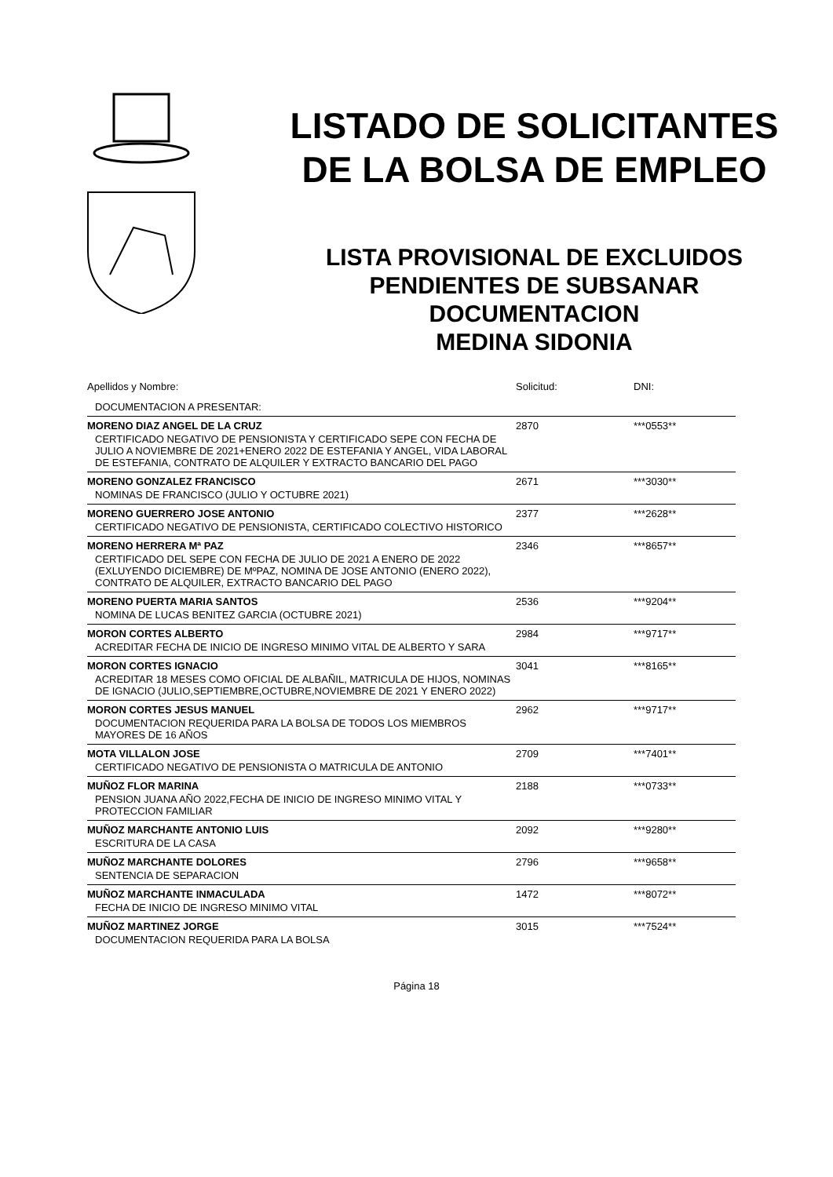LISTADO DE SOLICITANTES
DE LA BOLSA DE EMPLEO
LISTA PROVISIONAL DE EXCLUIDOS
PENDIENTES DE SUBSANAR
DOCUMENTACION
MEDINA SIDONIA
| Apellidos y Nombre: | Solicitud: | DNI: |
| DOCUMENTACION A PRESENTAR: | | |
| MORENO DIAZ ANGEL DE LA CRUZ | 2870 | ***0553** |
| CERTIFICADO NEGATIVO DE PENSIONISTA Y CERTIFICADO SEPE CON FECHA DE JULIO A NOVIEMBRE DE 2021+ENERO 2022 DE ESTEFANIA Y ANGEL, VIDA LABORAL DE ESTEFANIA, CONTRATO DE ALQUILER Y EXTRACTO BANCARIO DEL PAGO | | |
| MORENO GONZALEZ FRANCISCO | 2671 | ***3030** |
| NOMINAS DE FRANCISCO (JULIO Y OCTUBRE 2021) | | |
| MORENO GUERRERO JOSE ANTONIO | 2377 | ***2628** |
| CERTIFICADO NEGATIVO DE PENSIONISTA, CERTIFICADO COLECTIVO HISTORICO | | |
| MORENO HERRERA Mª PAZ | 2346 | ***8657** |
| CERTIFICADO DEL SEPE CON FECHA DE JULIO DE 2021 A ENERO DE 2022 (EXLUYENDO DICIEMBRE) DE MºPAZ, NOMINA DE JOSE ANTONIO (ENERO 2022), CONTRATO DE ALQUILER, EXTRACTO BANCARIO DEL PAGO | | |
| MORENO PUERTA MARIA SANTOS | 2536 | ***9204** |
| NOMINA DE LUCAS BENITEZ GARCIA (OCTUBRE 2021) | | |
| MORON CORTES ALBERTO | 2984 | ***9717** |
| ACREDITAR FECHA DE INICIO DE INGRESO MINIMO VITAL DE ALBERTO Y SARA | | |
| MORON CORTES IGNACIO | 3041 | ***8165** |
| ACREDITAR 18 MESES COMO OFICIAL DE ALBAÑIL, MATRICULA DE HIJOS, NOMINAS DE IGNACIO (JULIO,SEPTIEMBRE,OCTUBRE,NOVIEMBRE DE 2021 Y ENERO 2022) | | |
| MORON CORTES JESUS MANUEL | 2962 | ***9717** |
| DOCUMENTACION REQUERIDA PARA LA BOLSA DE TODOS LOS MIEMBROS MAYORES DE 16 AÑOS | | |
| MOTA VILLALON JOSE | 2709 | ***7401** |
| CERTIFICADO NEGATIVO DE PENSIONISTA O MATRICULA DE ANTONIO | | |
| MUÑOZ FLOR MARINA | 2188 | ***0733** |
| PENSION JUANA AÑO 2022,FECHA DE INICIO DE INGRESO MINIMO VITAL Y PROTECCION FAMILIAR | | |
| MUÑOZ MARCHANTE ANTONIO LUIS | 2092 | ***9280** |
| ESCRITURA DE LA CASA | | |
| MUÑOZ MARCHANTE DOLORES | 2796 | ***9658** |
| SENTENCIA DE SEPARACION | | |
| MUÑOZ MARCHANTE INMACULADA | 1472 | ***8072** |
| FECHA DE INICIO DE INGRESO MINIMO VITAL | | |
| MUÑOZ MARTINEZ JORGE | 3015 | ***7524** |
| DOCUMENTACION REQUERIDA PARA LA BOLSA | | |
Página 18